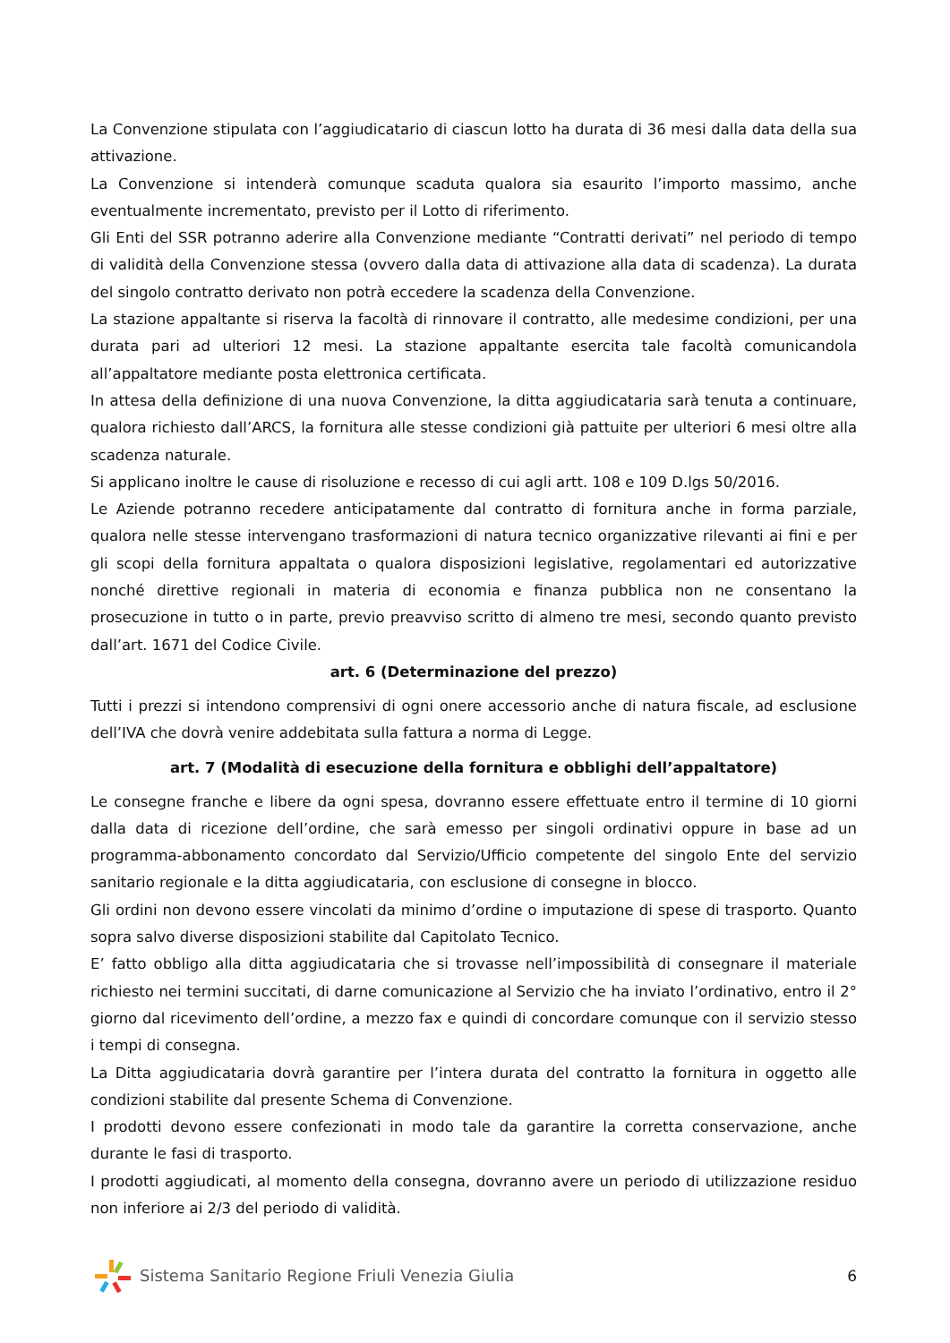La Convenzione stipulata con l’aggiudicatario di ciascun lotto ha durata di 36 mesi dalla data della sua attivazione.
La Convenzione si intenderà comunque scaduta qualora sia esaurito l’importo massimo, anche eventualmente incrementato, previsto per il Lotto di riferimento.
Gli Enti del SSR potranno aderire alla Convenzione mediante “Contratti derivati” nel periodo di tempo di validità della Convenzione stessa (ovvero dalla data di attivazione alla data di scadenza). La durata del singolo contratto derivato non potrà eccedere la scadenza della Convenzione.
La stazione appaltante si riserva la facoltà di rinnovare il contratto, alle medesime condizioni, per una durata pari ad ulteriori 12 mesi. La stazione appaltante esercita tale facoltà comunicandola all’appaltatore mediante posta elettronica certificata.
In attesa della definizione di una nuova Convenzione, la ditta aggiudicataria sarà tenuta a continuare, qualora richiesto dall’ARCS, la fornitura alle stesse condizioni già pattuite per ulteriori 6 mesi oltre alla scadenza naturale.
Si applicano inoltre le cause di risoluzione e recesso di cui agli artt. 108 e 109 D.lgs 50/2016.
Le Aziende potranno recedere anticipatamente dal contratto di fornitura anche in forma parziale, qualora nelle stesse intervengano trasformazioni di natura tecnico organizzative rilevanti ai fini e per gli scopi della fornitura appaltata o qualora disposizioni legislative, regolamentari ed autorizzative nonché direttive regionali in materia di economia e finanza pubblica non ne consentano la prosecuzione in tutto o in parte, previo preavviso scritto di almeno tre mesi, secondo quanto previsto dall’art. 1671 del Codice Civile.
art. 6 (Determinazione del prezzo)
Tutti i prezzi si intendono comprensivi di ogni onere accessorio anche di natura fiscale, ad esclusione dell’IVA che dovrà venire addebitata sulla fattura a norma di Legge.
art. 7 (Modalità di esecuzione della fornitura e obblighi dell’appaltatore)
Le consegne franche e libere da ogni spesa, dovranno essere effettuate entro il termine di 10 giorni dalla data di ricezione dell’ordine, che sarà emesso per singoli ordinativi oppure in base ad un programma-abbonamento concordato dal Servizio/Ufficio competente del singolo Ente del servizio sanitario regionale e la ditta aggiudicataria, con esclusione di consegne in blocco.
Gli ordini non devono essere vincolati da minimo d’ordine o imputazione di spese di trasporto. Quanto sopra salvo diverse disposizioni stabilite dal Capitolato Tecnico.
E’ fatto obbligo alla ditta aggiudicataria che si trovasse nell’impossibilità di consegnare il materiale richiesto nei termini succitati, di darne comunicazione al Servizio che ha inviato l’ordinativo, entro il 2° giorno dal ricevimento dell’ordine, a mezzo fax e quindi di concordare comunque con il servizio stesso i tempi di consegna.
La Ditta aggiudicataria dovrà garantire per l’intera durata del contratto la fornitura in oggetto alle condizioni stabilite dal presente Schema di Convenzione.
I prodotti devono essere confezionati in modo tale da garantire la corretta conservazione, anche durante le fasi di trasporto.
I prodotti aggiudicati, al momento della consegna, dovranno avere un periodo di utilizzazione residuo non inferiore ai 2/3 del periodo di validità.
Sistema Sanitario Regione Friuli Venezia Giulia
6